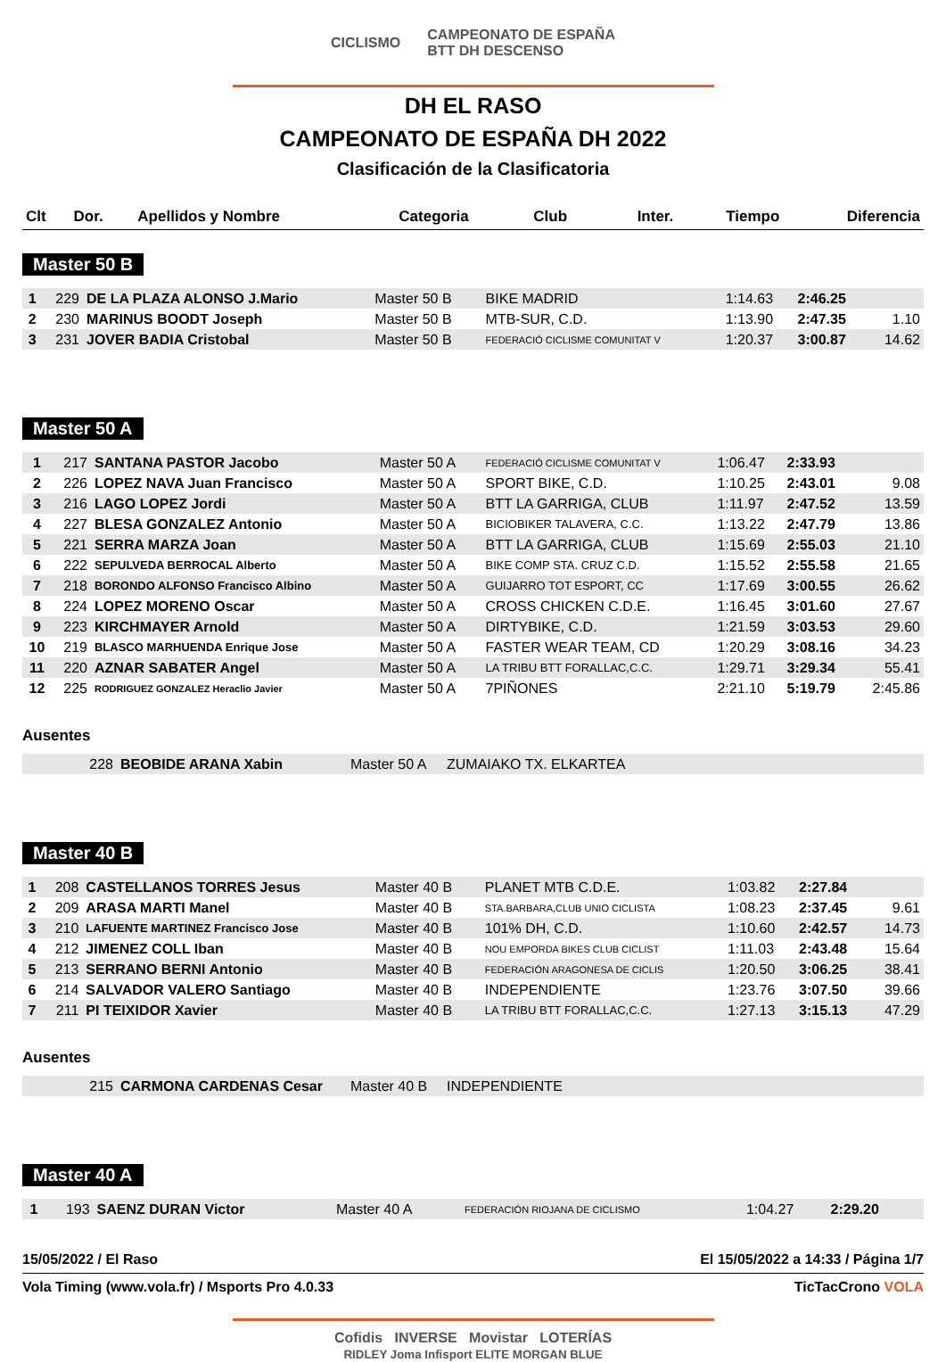CICLISMO CAMPEONATO DE ESPAÑA
BTT DH DESCENSO
DH EL RASO
CAMPEONATO DE ESPAÑA DH 2022
Clasificación de la Clasificatoria
| Clt | Dor. | Apellidos y Nombre | Categoria | Club | Inter. | Tiempo | Diferencia |
| --- | --- | --- | --- | --- | --- | --- | --- |
Master 50 B
| 1 | 229 | DE LA PLAZA ALONSO J.Mario | Master 50 B | BIKE MADRID | 1:14.63 | 2:46.25 | |
| 2 | 230 | MARINUS BOODT Joseph | Master 50 B | MTB-SUR, C.D. | 1:13.90 | 2:47.35 | 1.10 |
| 3 | 231 | JOVER BADIA Cristobal | Master 50 B | FEDERACIÓ CICLISME COMUNITAT V | 1:20.37 | 3:00.87 | 14.62 |
Master 50 A
| 1 | 217 | SANTANA PASTOR Jacobo | Master 50 A | FEDERACIÓ CICLISME COMUNITAT V | 1:06.47 | 2:33.93 | |
| 2 | 226 | LOPEZ NAVA Juan Francisco | Master 50 A | SPORT BIKE, C.D. | 1:10.25 | 2:43.01 | 9.08 |
| 3 | 216 | LAGO LOPEZ Jordi | Master 50 A | BTT LA GARRIGA, CLUB | 1:11.97 | 2:47.52 | 13.59 |
| 4 | 227 | BLESA GONZALEZ Antonio | Master 50 A | BICIOBIKER TALAVERA, C.C. | 1:13.22 | 2:47.79 | 13.86 |
| 5 | 221 | SERRA MARZA Joan | Master 50 A | BTT LA GARRIGA, CLUB | 1:15.69 | 2:55.03 | 21.10 |
| 6 | 222 | SEPULVEDA BERROCAL Alberto | Master 50 A | BIKE COMP STA. CRUZ C.D. | 1:15.52 | 2:55.58 | 21.65 |
| 7 | 218 | BORONDO ALFONSO Francisco Albino | Master 50 A | GUIJARRO TOT ESPORT, CC | 1:17.69 | 3:00.55 | 26.62 |
| 8 | 224 | LOPEZ MORENO Oscar | Master 50 A | CROSS CHICKEN C.D.E. | 1:16.45 | 3:01.60 | 27.67 |
| 9 | 223 | KIRCHMAYER Arnold | Master 50 A | DIRTYBIKE, C.D. | 1:21.59 | 3:03.53 | 29.60 |
| 10 | 219 | BLASCO MARHUENDA Enrique Jose | Master 50 A | FASTER WEAR TEAM, CD | 1:20.29 | 3:08.16 | 34.23 |
| 11 | 220 | AZNAR SABATER Angel | Master 50 A | LA TRIBU BTT FORALLAC,C.C. | 1:29.71 | 3:29.34 | 55.41 |
| 12 | 225 | RODRIGUEZ GONZALEZ Heraclio Javier | Master 50 A | 7PIÑONES | 2:21.10 | 5:19.79 | 2:45.86 |
Ausentes
| | 228 | BEOBIDE ARANA Xabin | Master 50 A | ZUMAIAKO TX. ELKARTEA |
Master 40 B
| 1 | 208 | CASTELLANOS TORRES Jesus | Master 40 B | PLANET MTB C.D.E. | 1:03.82 | 2:27.84 | |
| 2 | 209 | ARASA MARTI Manel | Master 40 B | STA.BARBARA,CLUB UNIO CICLISTA | 1:08.23 | 2:37.45 | 9.61 |
| 3 | 210 | LAFUENTE MARTINEZ Francisco Jose | Master 40 B | 101% DH, C.D. | 1:10.60 | 2:42.57 | 14.73 |
| 4 | 212 | JIMENEZ COLL Iban | Master 40 B | NOU EMPORDA BIKES CLUB CICLIST | 1:11.03 | 2:43.48 | 15.64 |
| 5 | 213 | SERRANO BERNI Antonio | Master 40 B | FEDERACIÓN ARAGONESA DE CICLIS | 1:20.50 | 3:06.25 | 38.41 |
| 6 | 214 | SALVADOR VALERO Santiago | Master 40 B | INDEPENDIENTE | 1:23.76 | 3:07.50 | 39.66 |
| 7 | 211 | PI TEIXIDOR Xavier | Master 40 B | LA TRIBU BTT FORALLAC,C.C. | 1:27.13 | 3:15.13 | 47.29 |
Ausentes
| | 215 | CARMONA CARDENAS Cesar | Master 40 B | INDEPENDIENTE |
Master 40 A
| 1 | 193 | SAENZ DURAN Victor | Master 40 A | FEDERACIÓN RIOJANA DE CICLISMO | 1:04.27 | 2:29.20 | |
15/05/2022 / El Raso El 15/05/2022 a 14:33 / Página 1/7
Vola Timing (www.vola.fr) / Msports Pro 4.0.33 TicTacCrono VOLA
Cofidis INVERSE Movistar LOTERÍAS
RIDLEY Joma Infisport ELITE MORGAN BLUE